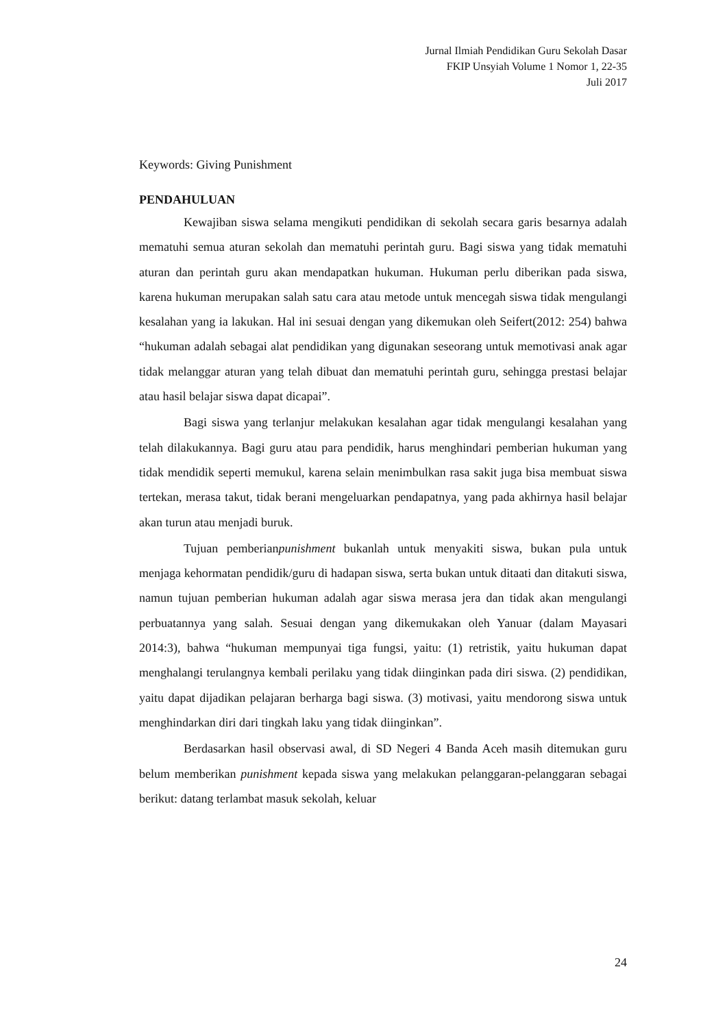Jurnal Ilmiah Pendidikan Guru Sekolah Dasar
FKIP Unsyiah Volume 1 Nomor 1, 22-35
Juli 2017
Keywords: Giving Punishment
PENDAHULUAN
Kewajiban siswa selama mengikuti pendidikan di sekolah secara garis besarnya adalah mematuhi semua aturan sekolah dan mematuhi perintah guru. Bagi siswa yang tidak mematuhi aturan dan perintah guru akan mendapatkan hukuman. Hukuman perlu diberikan pada siswa, karena hukuman merupakan salah satu cara atau metode untuk mencegah siswa tidak mengulangi kesalahan yang ia lakukan. Hal ini sesuai dengan yang dikemukan oleh Seifert(2012: 254) bahwa “hukuman adalah sebagai alat pendidikan yang digunakan seseorang untuk memotivasi anak agar tidak melanggar aturan yang telah dibuat dan mematuhi perintah guru, sehingga prestasi belajar atau hasil belajar siswa dapat dicapai”.
Bagi siswa yang terlanjur melakukan kesalahan agar tidak mengulangi kesalahan yang telah dilakukannya. Bagi guru atau para pendidik, harus menghindari pemberian hukuman yang tidak mendidik seperti memukul, karena selain menimbulkan rasa sakit juga bisa membuat siswa tertekan, merasa takut, tidak berani mengeluarkan pendapatnya, yang pada akhirnya hasil belajar akan turun atau menjadi buruk.
Tujuan pemberianpunishment bukanlah untuk menyakiti siswa, bukan pula untuk menjaga kehormatan pendidik/guru di hadapan siswa, serta bukan untuk ditaati dan ditakuti siswa, namun tujuan pemberian hukuman adalah agar siswa merasa jera dan tidak akan mengulangi perbuatannya yang salah. Sesuai dengan yang dikemukakan oleh Yanuar (dalam Mayasari 2014:3), bahwa “hukuman mempunyai tiga fungsi, yaitu: (1) retristik, yaitu hukuman dapat menghalangi terulangnya kembali perilaku yang tidak diinginkan pada diri siswa. (2) pendidikan, yaitu dapat dijadikan pelajaran berharga bagi siswa. (3) motivasi, yaitu mendorong siswa untuk menghindarkan diri dari tingkah laku yang tidak diinginkan”.
Berdasarkan hasil observasi awal, di SD Negeri 4 Banda Aceh masih ditemukan guru belum memberikan punishment kepada siswa yang melakukan pelanggaran-pelanggaran sebagai berikut: datang terlambat masuk sekolah, keluar
24